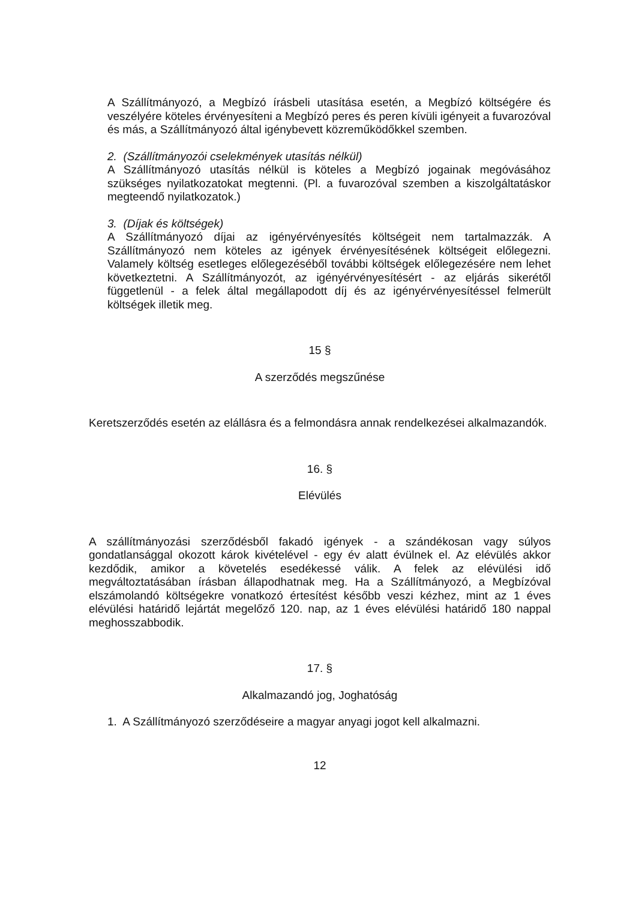A Szállítmányozó, a Megbízó írásbeli utasítása esetén, a Megbízó költségére és veszélyére köteles érvényesíteni a Megbízó peres és peren kívüli igényeit a fuvarozóval és más, a Szállítmányozó által igénybevett közreműködőkkel szemben.
2. (Szállítmányozói cselekmények utasítás nélkül)
A Szállítmányozó utasítás nélkül is köteles a Megbízó jogainak megóvásához szükséges nyilatkozatokat megtenni. (Pl. a fuvarozóval szemben a kiszolgáltatáskor megteendő nyilatkozatok.)
3. (Díjak és költségek)
A Szállítmányozó díjai az igényérvényesítés költségeit nem tartalmazzák. A Szállítmányozó nem köteles az igények érvényesítésének költségeit előlegezni. Valamely költség esetleges előlegezéséből további költségek előlegezésére nem lehet következtetni. A Szállítmányozót, az igényérvényesítésért - az eljárás sikerétől függetlenül - a felek által megállapodott díj és az igényérvényesítéssel felmerült költségek illetik meg.
15 §
A szerződés megszűnése
Keretszerződés esetén az elállásra és a felmondásra annak rendelkezései alkalmazandók.
16. §
Elévülés
A szállítmányozási szerződésből fakadó igények - a szándékosan vagy súlyos gondatlansággal okozott károk kivételével - egy év alatt évülnek el. Az elévülés akkor kezdődik, amikor a követelés esedékessé válik. A felek az elévülési idő megváltoztatásában írásban állapodhatnak meg. Ha a Szállítmányozó, a Megbízóval elszámolandó költségekre vonatkozó értesítést később veszi kézhez, mint az 1 éves elévülési határidő lejártát megelőző 120. nap, az 1 éves elévülési határidő 180 nappal meghosszabbodik.
17. §
Alkalmazandó jog, Joghatóság
1. A Szállítmányozó szerződéseire a magyar anyagi jogot kell alkalmazni.
12